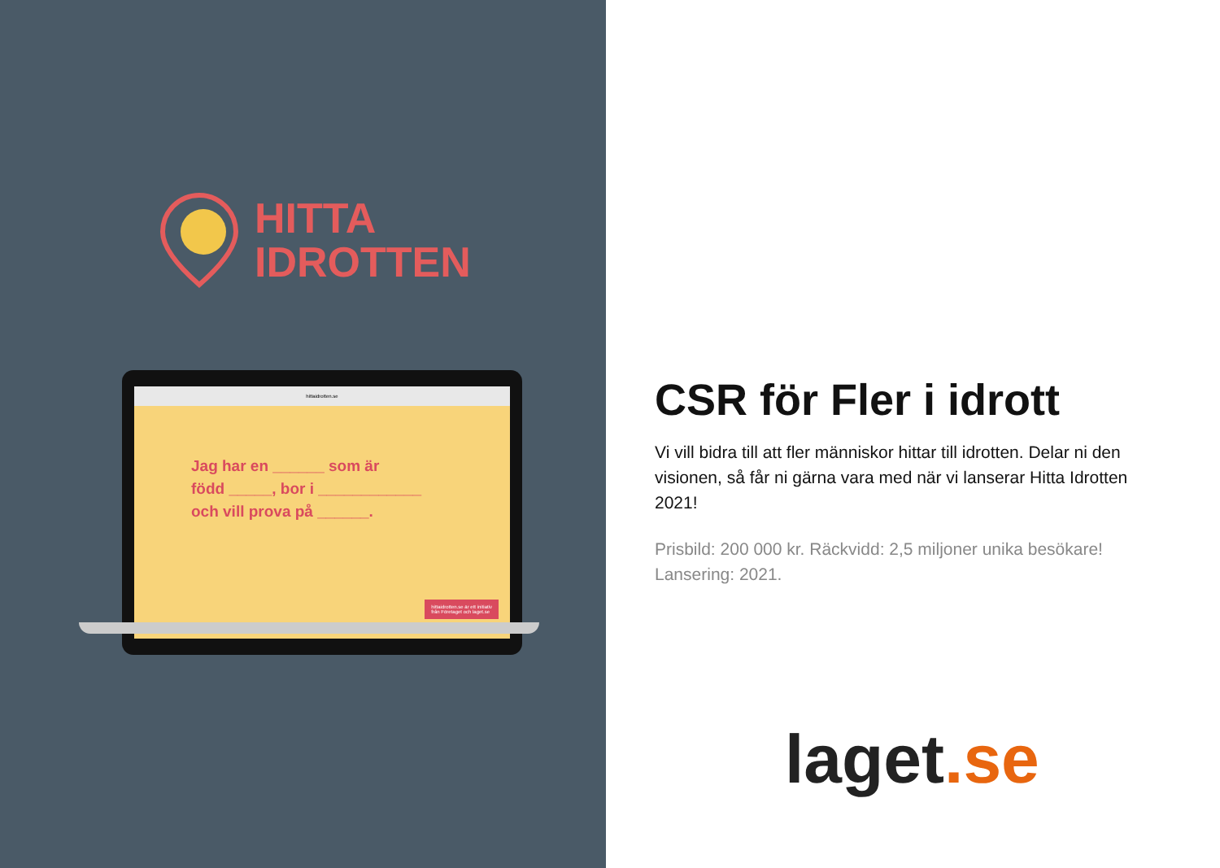HITTA
IDROTTEN
hittaidrotten.se
Jag har en ______ som är
född _____, bor i ____________
och vill prova på ______.
hittaidrotten.se är ett initiativ
från Företaget och laget.se
CSR för Fler i idrott
Vi vill bidra till att fler människor hittar till idrotten. Delar ni den visionen, så får ni gärna vara med när vi lanserar Hitta Idrotten 2021!
Prisbild: 200 000 kr. Räckvidd: 2,5 miljoner unika besökare! Lansering: 2021.
laget.se